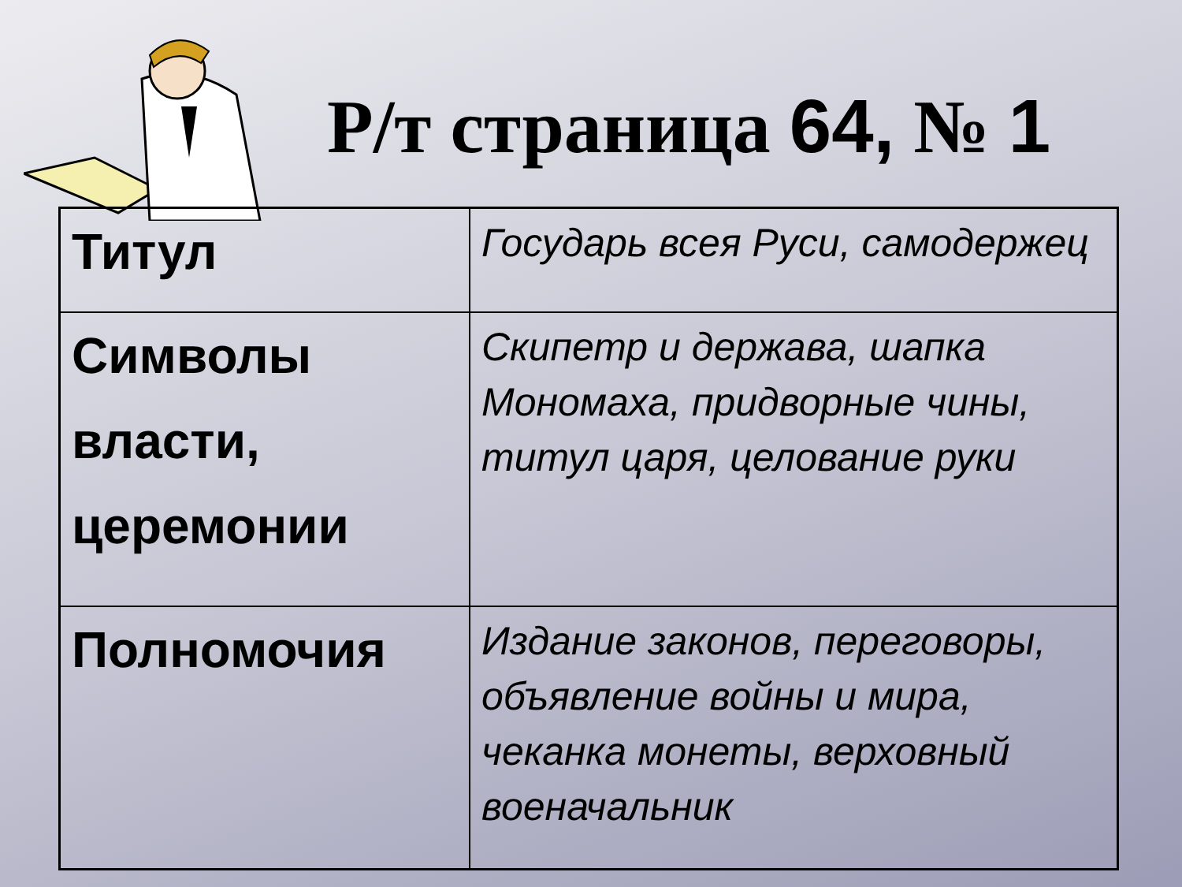Р/т страница 64, № 1
| Титул | Государь всея Руси, самодержец |
| Символы власти, церемонии | Скипетр и держава, шапка Мономаха, придворные чины, титул царя, целование руки |
| Полномочия | Издание законов, переговоры, объявление войны и мира, чеканка монеты, верховный военачальник |